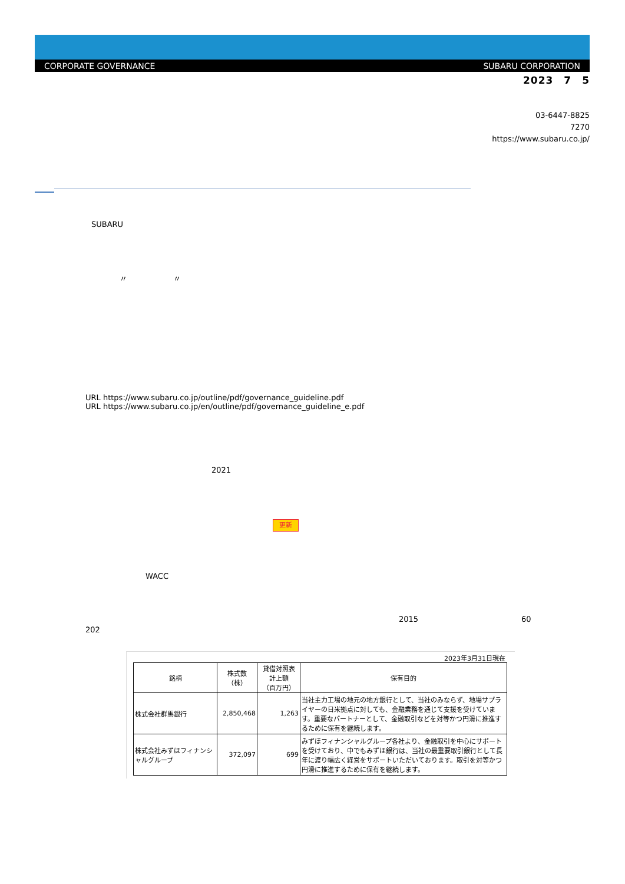CORPORATE GOVERNANCE SUBARU CORPORATION
2023　7　5
03-6447-8825
7270
https://www.subaru.co.jp/
SUBARU
〃　　　　　　〃
URL https://www.subaru.co.jp/outline/pdf/governance_guideline.pdf
URL https://www.subaru.co.jp/en/outline/pdf/governance_guideline_e.pdf
2021
更新
WACC
2015 60
202
2023年3月31日現在
| 銘柄 | 株式数 （株） | 貸借対照表 計上額 （百万円） | 保有目的 |
| --- | --- | --- | --- |
| 株式会社群馬銀行 | 2,850,468 | 1,263 | 当社主力工場の地元の地方銀行として、当社のみならず、地場サプライヤーの日米拠点に対しても、金融業務を通じて支援を受けています。重要なパートナーとして、金融取引などを対等かつ円滑に推進するために保有を継続します。 |
| 株式会社みずほフィナンシャルグループ | 372,097 | 699 | みずほフィナンシャルグループ各社より、金融取引を中心にサポートを受けており、中でもみずほ銀行は、当社の最重要取引銀行として長年に渡り幅広く経営をサポートいただいております。取引を対等かつ円滑に推進するために保有を継続します。 |